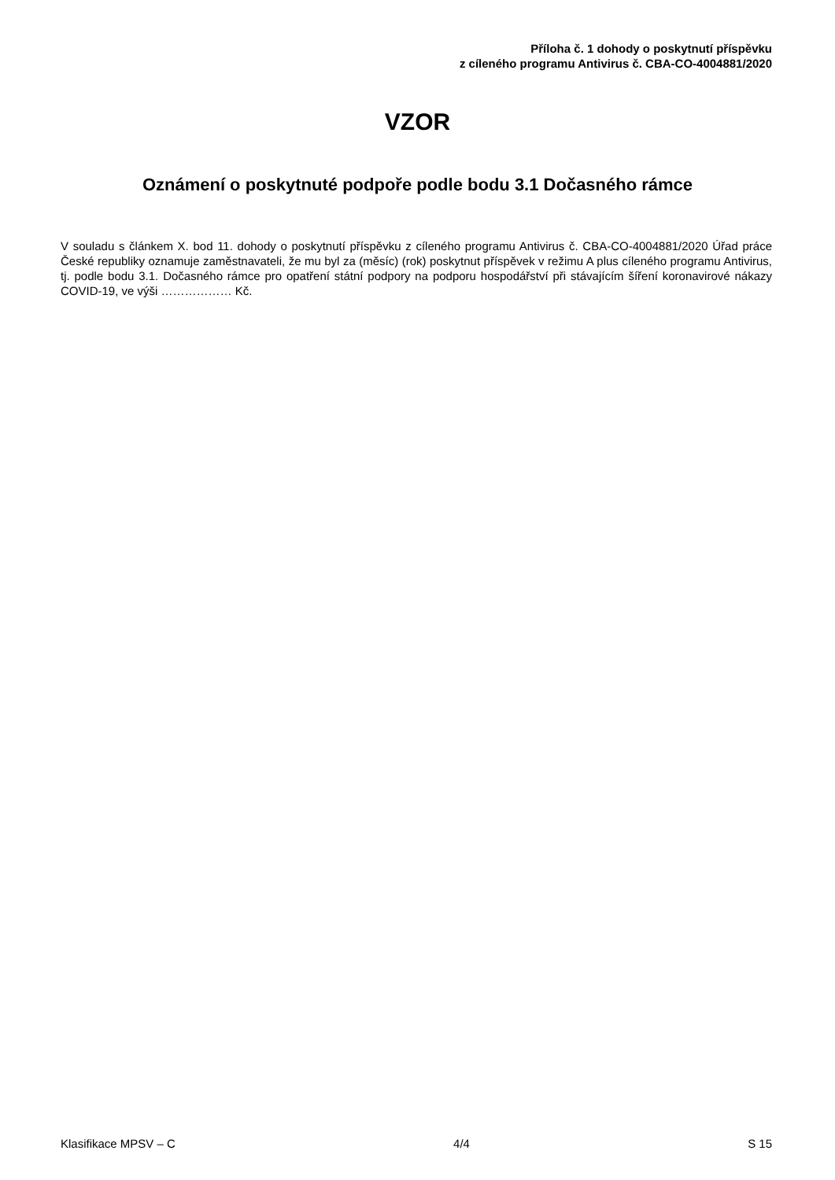Příloha č. 1 dohody o poskytnutí příspěvku
z cíleného programu Antivirus č. CBA-CO-4004881/2020
VZOR
Oznámení o poskytnuté podpoře podle bodu 3.1 Dočasného rámce
V souladu s článkem X. bod 11. dohody o poskytnutí příspěvku z cíleného programu Antivirus č. CBA-CO-4004881/2020 Úřad práce České republiky oznamuje zaměstnavateli, že mu byl za (měsíc) (rok) poskytnut příspěvek v režimu A plus cíleného programu Antivirus, tj. podle bodu 3.1. Dočasného rámce pro opatření státní podpory na podporu hospodářství při stávajícím šíření koronavirové nákazy COVID-19, ve výši ……………… Kč.
Klasifikace MPSV – C 4/4 S 15